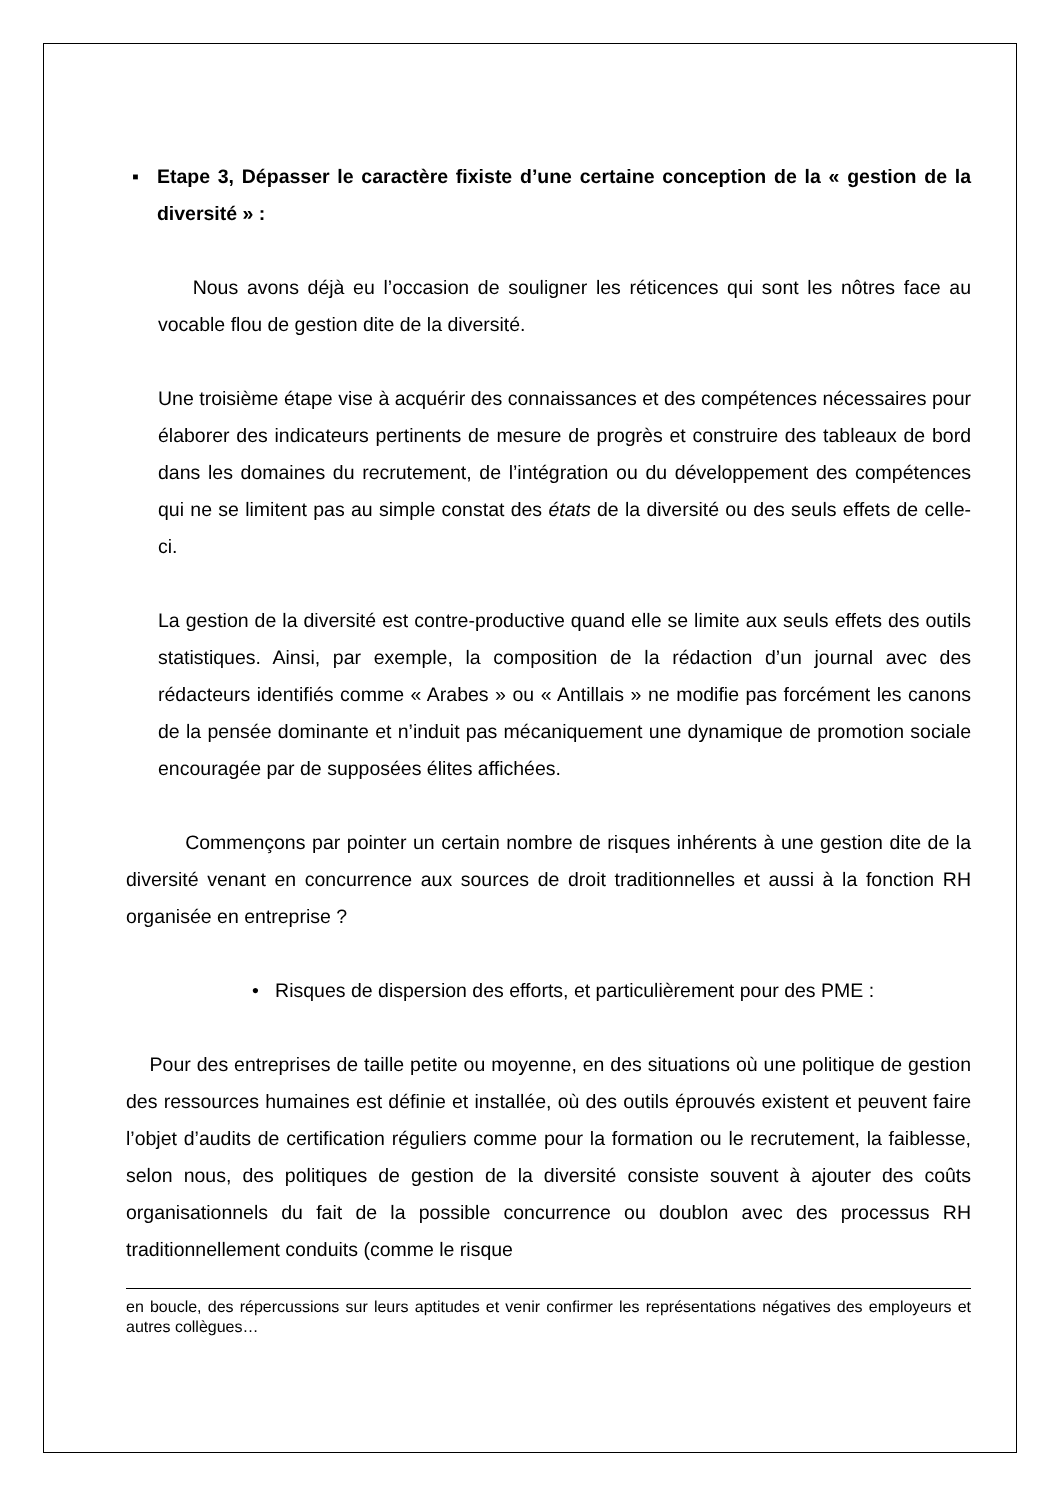▪ Etape 3, Dépasser le caractère fixiste d’une certaine conception de la « gestion de la diversité » :
Nous avons déjà eu l’occasion de souligner les réticences qui sont les nôtres face au vocable flou de gestion dite de la diversité.
Une troisième étape vise à acquérir des connaissances et des compétences nécessaires pour élaborer des indicateurs pertinents de mesure de progrès et construire des tableaux de bord dans les domaines du recrutement, de l’intégration ou du développement des compétences qui ne se limitent pas au simple constat des états de la diversité ou des seuls effets de celle-ci.
La gestion de la diversité est contre-productive quand elle se limite aux seuls effets des outils statistiques. Ainsi, par exemple, la composition de la rédaction d’un journal avec des rédacteurs identifiés comme « Arabes » ou « Antillais » ne modifie pas forcément les canons de la pensée dominante et n’induit pas mécaniquement une dynamique de promotion sociale encouragée par de supposées élites affichées.
Commençons par pointer un certain nombre de risques inhérents à une gestion dite de la diversité venant en concurrence aux sources de droit traditionnelles et aussi à la fonction RH organisée en entreprise ?
• Risques de dispersion des efforts, et particulièrement pour des PME :
Pour des entreprises de taille petite ou moyenne, en des situations où une politique de gestion des ressources humaines est définie et installée, où des outils éprouvés existent et peuvent faire l’objet d’audits de certification réguliers comme pour la formation ou le recrutement, la faiblesse, selon nous, des politiques de gestion de la diversité consiste souvent à ajouter des coûts organisationnels du fait de la possible concurrence ou doublon avec des processus RH traditionnellement conduits (comme le risque
en boucle, des répercussions sur leurs aptitudes et venir confirmer les représentations négatives des employeurs et autres collègues…